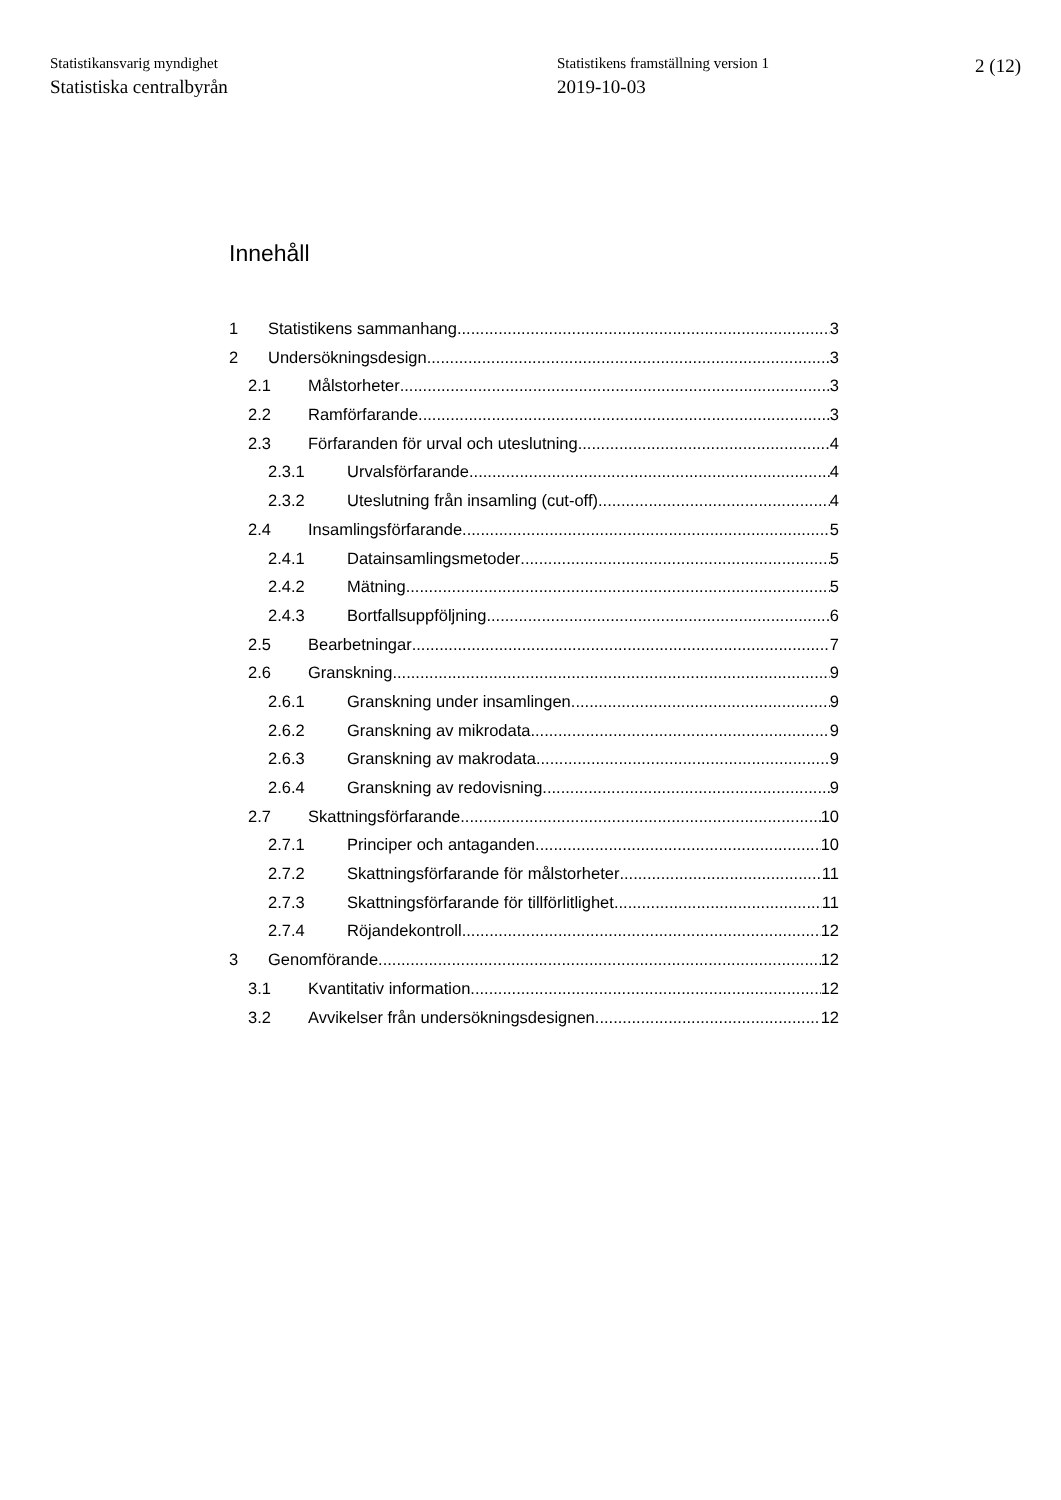Statistikansvarig myndighet
Statistiska centralbyrån
Statistikens framställning version 1
2019-10-03
2 (12)
Innehåll
1 Statistikens sammanhang 3
2 Undersökningsdesign 3
2.1 Målstorheter 3
2.2 Ramförfarande 3
2.3 Förfaranden för urval och uteslutning 4
2.3.1 Urvalsförfarande 4
2.3.2 Uteslutning från insamling (cut-off) 4
2.4 Insamlingsförfarande 5
2.4.1 Datainsamlingsmetoder 5
2.4.2 Mätning 5
2.4.3 Bortfallsuppföljning 6
2.5 Bearbetningar 7
2.6 Granskning 9
2.6.1 Granskning under insamlingen 9
2.6.2 Granskning av mikrodata 9
2.6.3 Granskning av makrodata 9
2.6.4 Granskning av redovisning 9
2.7 Skattningsförfarande 10
2.7.1 Principer och antaganden 10
2.7.2 Skattningsförfarande för målstorheter 11
2.7.3 Skattningsförfarande för tillförlitlighet 11
2.7.4 Röjandekontroll 12
3 Genomförande 12
3.1 Kvantitativ information 12
3.2 Avvikelser från undersökningsdesignen 12